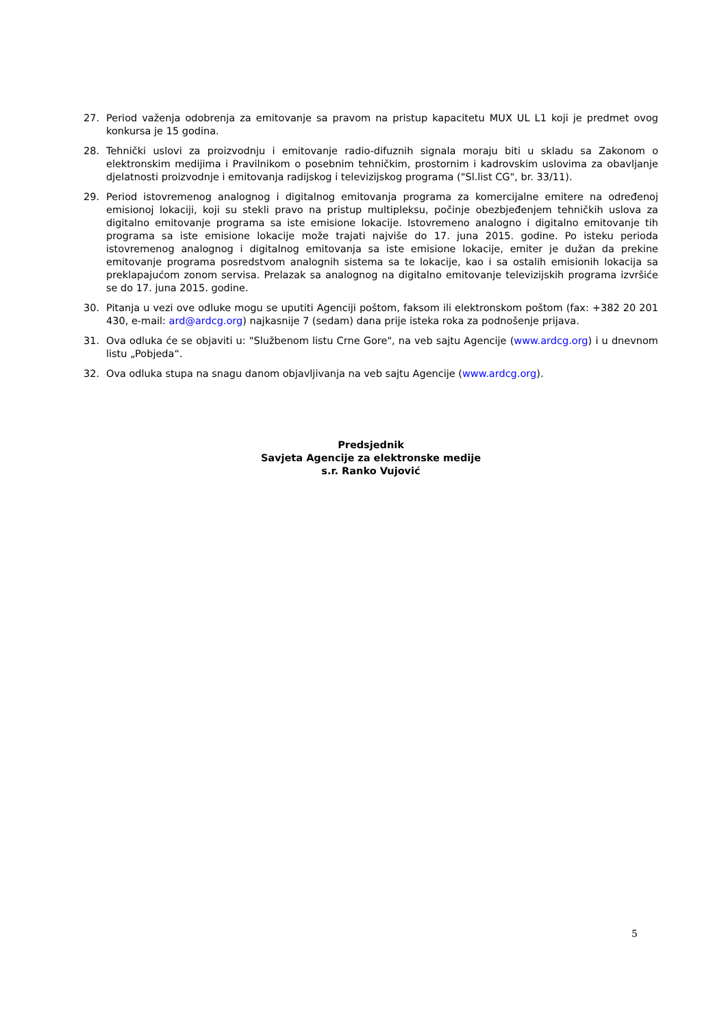27. Period važenja odobrenja za emitovanje sa pravom na pristup kapacitetu MUX UL L1 koji je predmet ovog konkursa je 15 godina.
28. Tehnički uslovi za proizvodnju i emitovanje radio-difuznih signala moraju biti u skladu sa Zakonom o elektronskim medijima i Pravilnikom o posebnim tehničkim, prostornim i kadrovskim uslovima za obavljanje djelatnosti proizvodnje i emitovanja radijskog i televizijskog programa ("Sl.list CG", br. 33/11).
29. Period istovremenog analognog i digitalnog emitovanja programa za komercijalne emitere na određenoj emisionoj lokaciji, koji su stekli pravo na pristup multipleksu, počinje obezbjeđenjem tehničkih uslova za digitalno emitovanje programa sa iste emisione lokacije. Istovremeno analogno i digitalno emitovanje tih programa sa iste emisione lokacije može trajati najviše do 17. juna 2015. godine. Po isteku perioda istovremenog analognog i digitalnog emitovanja sa iste emisione lokacije, emiter je dužan da prekine emitovanje programa posredstvom analognih sistema sa te lokacije, kao i sa ostalih emisionih lokacija sa preklapajućom zonom servisa. Prelazak sa analognog na digitalno emitovanje televizijskih programa izvršiće se do 17. juna 2015. godine.
30. Pitanja u vezi ove odluke mogu se uputiti Agenciji poštom, faksom ili elektronskom poštom (fax: +382 20 201 430, e-mail: ard@ardcg.org) najkasnije 7 (sedam) dana prije isteka roka za podnošenje prijava.
31. Ova odluka će se objaviti u: "Službenom listu Crne Gore", na veb sajtu Agencije (www.ardcg.org) i u dnevnom listu „Pobjeda“.
32. Ova odluka stupa na snagu danom objavljivanja na veb sajtu Agencije (www.ardcg.org).
Predsjednik
Savjeta Agencije za elektronske medije
s.r. Ranko Vujović
5